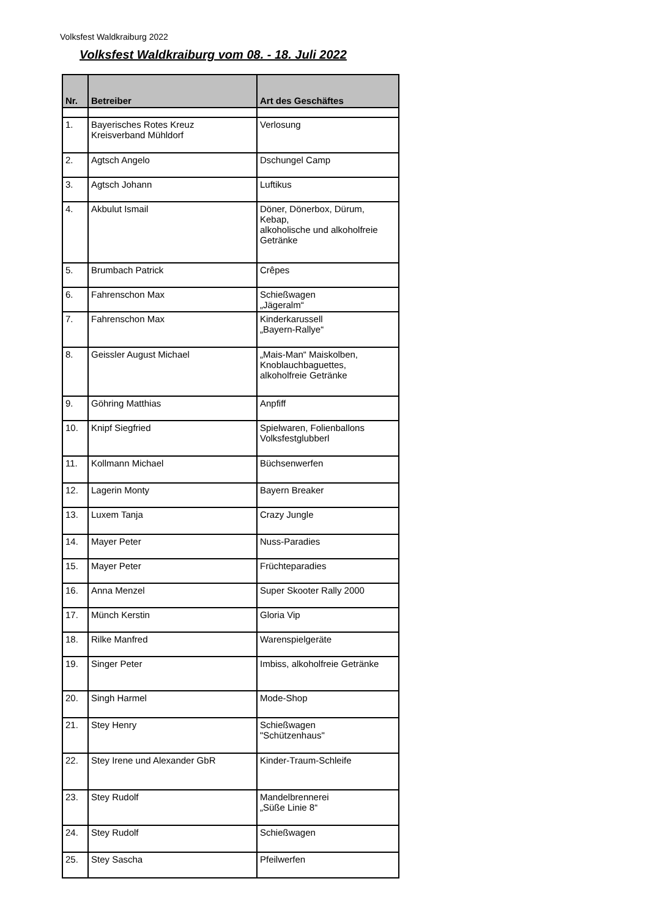Volksfest Waldkraiburg 2022
Volksfest Waldkraiburg vom 08. - 18. Juli 2022
| Nr. | Betreiber | Art des Geschäftes |
| --- | --- | --- |
| 1. | Bayerisches Rotes Kreuz Kreisverband Mühldorf | Verlosung |
| 2. | Agtsch Angelo | Dschungel Camp |
| 3. | Agtsch Johann | Luftikus |
| 4. | Akbulut Ismail | Döner, Dönerbox, Dürum, Kebap, alkoholische und alkoholfreie Getränke |
| 5. | Brumbach Patrick | Crêpes |
| 6. | Fahrenschon Max | Schießwagen „Jägeralm“ |
| 7. | Fahrenschon Max | Kinderkarussell „Bayern-Rallye“ |
| 8. | Geissler August Michael | „Mais-Man“ Maiskolben, Knoblauchbaguettes, alkoholfreie Getränke |
| 9. | Göhring Matthias | Anpfiff |
| 10. | Knipf Siegfried | Spielwaren, Folienballons Volksfestglubberl |
| 11. | Kollmann Michael | Büchsenwerfen |
| 12. | Lagerin Monty | Bayern Breaker |
| 13. | Luxem Tanja | Crazy Jungle |
| 14. | Mayer Peter | Nuss-Paradies |
| 15. | Mayer Peter | Früchteparadies |
| 16. | Anna Menzel | Super Skooter Rally 2000 |
| 17. | Münch Kerstin | Gloria Vip |
| 18. | Rilke Manfred | Warenspielgeräte |
| 19. | Singer Peter | Imbiss, alkoholfreie Getränke |
| 20. | Singh Harmel | Mode-Shop |
| 21. | Stey Henry | Schießwagen "Schützenhaus" |
| 22. | Stey Irene und Alexander GbR | Kinder-Traum-Schleife |
| 23. | Stey Rudolf | Mandelbrennerei „Süße Linie 8“ |
| 24. | Stey Rudolf | Schießwagen |
| 25. | Stey Sascha | Pfeilwerfen |